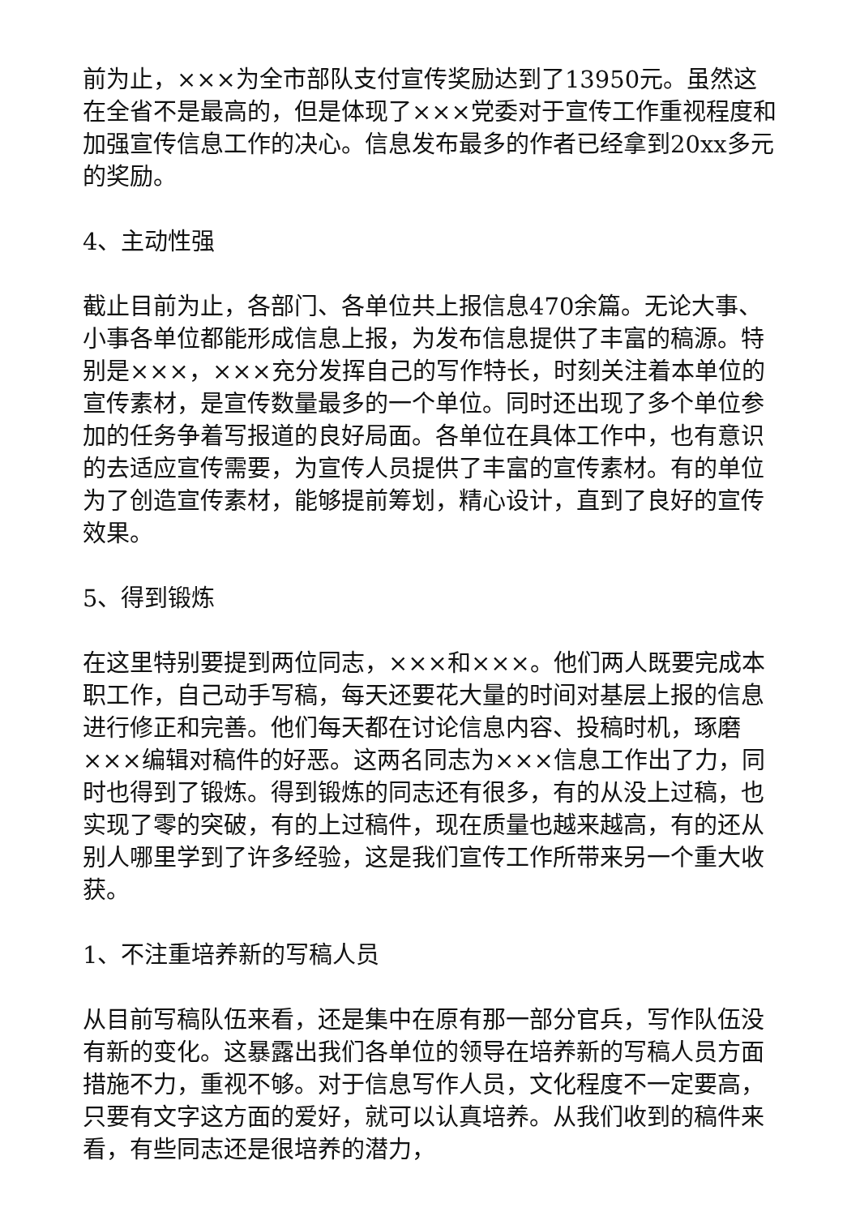前为止，×××为全市部队支付宣传奖励达到了13950元。虽然这在全省不是最高的，但是体现了×××党委对于宣传工作重视程度和加强宣传信息工作的决心。信息发布最多的作者已经拿到20xx多元的奖励。
4、主动性强
截止目前为止，各部门、各单位共上报信息470余篇。无论大事、小事各单位都能形成信息上报，为发布信息提供了丰富的稿源。特别是×××，×××充分发挥自己的写作特长，时刻关注着本单位的宣传素材，是宣传数量最多的一个单位。同时还出现了多个单位参加的任务争着写报道的良好局面。各单位在具体工作中，也有意识的去适应宣传需要，为宣传人员提供了丰富的宣传素材。有的单位为了创造宣传素材，能够提前筹划，精心设计，直到了良好的宣传效果。
5、得到锻炼
在这里特别要提到两位同志，×××和×××。他们两人既要完成本职工作，自己动手写稿，每天还要花大量的时间对基层上报的信息进行修正和完善。他们每天都在讨论信息内容、投稿时机，琢磨×××编辑对稿件的好恶。这两名同志为×××信息工作出了力，同时也得到了锻炼。得到锻炼的同志还有很多，有的从没上过稿，也实现了零的突破，有的上过稿件，现在质量也越来越高，有的还从别人哪里学到了许多经验，这是我们宣传工作所带来另一个重大收获。
1、不注重培养新的写稿人员
从目前写稿队伍来看，还是集中在原有那一部分官兵，写作队伍没有新的变化。这暴露出我们各单位的领导在培养新的写稿人员方面措施不力，重视不够。对于信息写作人员，文化程度不一定要高，只要有文字这方面的爱好，就可以认真培养。从我们收到的稿件来看，有些同志还是很培养的潜力，